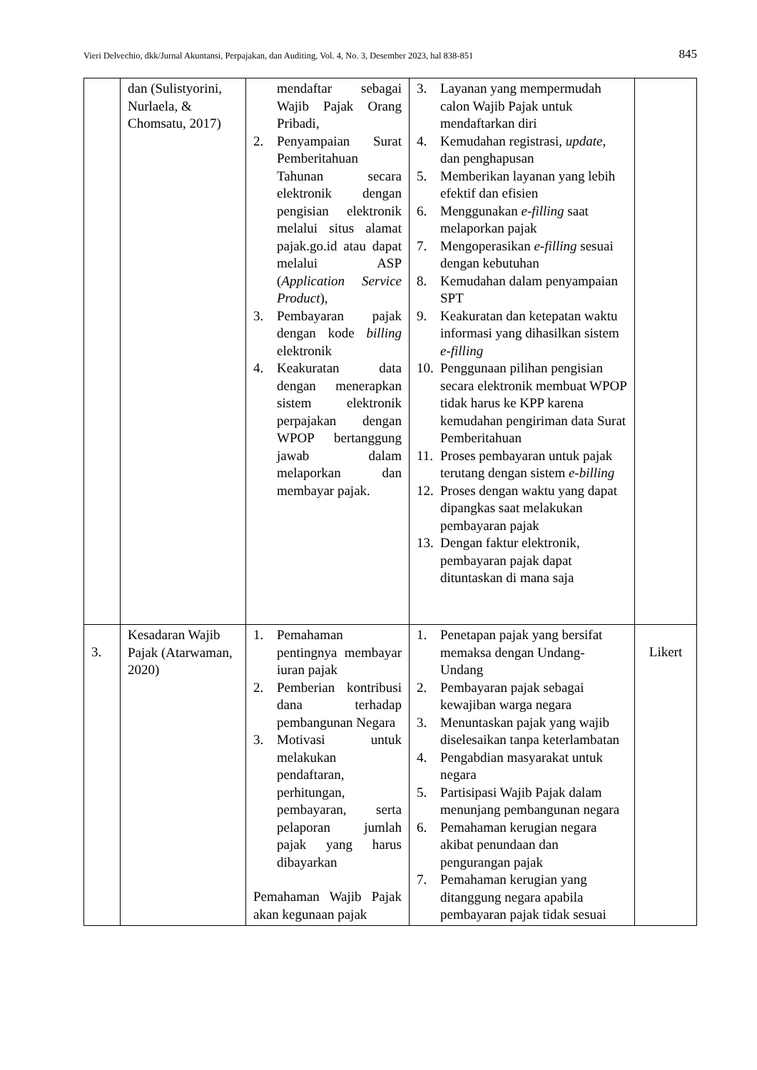Vieri Delvechio, dkk/Jurnal Akuntansi, Perpajakan, dan Auditing, Vol. 4, No. 3, Desember 2023, hal 838-851 845
| | dan (Sulistyorini, Nurlaela, & Chomsatu, 2017) | mendaftar sebagai Wajib Pajak Orang Pribadi, 2. Penyampaian Surat Pemberitahuan Tahunan secara elektronik dengan pengisian elektronik melalui situs alamat pajak.go.id atau dapat melalui ASP ( Application Service Product ), 3. Pembayaran pajak dengan kode billing elektronik 4. Keakuratan data dengan menerapkan sistem elektronik perpajakan dengan WPOP bertanggung jawab dalam melaporkan dan membayar pajak. | 3. Layanan yang mempermudah calon Wajib Pajak untuk mendaftarkan diri 4. Kemudahan registrasi, update , dan penghapusan 5. Memberikan layanan yang lebih efektif dan efisien 6. Menggunakan e-filling saat melaporkan pajak 7. Mengoperasikan e-filling sesuai dengan kebutuhan 8. Kemudahan dalam penyampaian SPT 9. Keakuratan dan ketepatan waktu informasi yang dihasilkan sistem e-filling 10. Penggunaan pilihan pengisian secara elektronik membuat WPOP tidak harus ke KPP karena kemudahan pengiriman data Surat Pemberitahuan 11. Proses pembayaran untuk pajak terutang dengan sistem e-billing 12. Proses dengan waktu yang dapat dipangkas saat melakukan pembayaran pajak 13. Dengan faktur elektronik, pembayaran pajak dapat dituntaskan di mana saja | |
| 3. | Kesadaran Wajib Pajak (Atarwaman, 2020) | 1. Pemahaman pentingnya membayar iuran pajak 2. Pemberian kontribusi dana terhadap pembangunan Negara 3. Motivasi untuk melakukan pendaftaran, perhitungan, pembayaran, serta pelaporan jumlah pajak yang harus dibayarkan Pemahaman Wajib Pajak akan kegunaan pajak | 1. Penetapan pajak yang bersifat memaksa dengan Undang-Undang 2. Pembayaran pajak sebagai kewajiban warga negara 3. Menuntaskan pajak yang wajib diselesaikan tanpa keterlambatan 4. Pengabdian masyarakat untuk negara 5. Partisipasi Wajib Pajak dalam menunjang pembangunan negara 6. Pemahaman kerugian negara akibat penundaan dan pengurangan pajak 7. Pemahaman kerugian yang ditanggung negara apabila pembayaran pajak tidak sesuai | Likert |